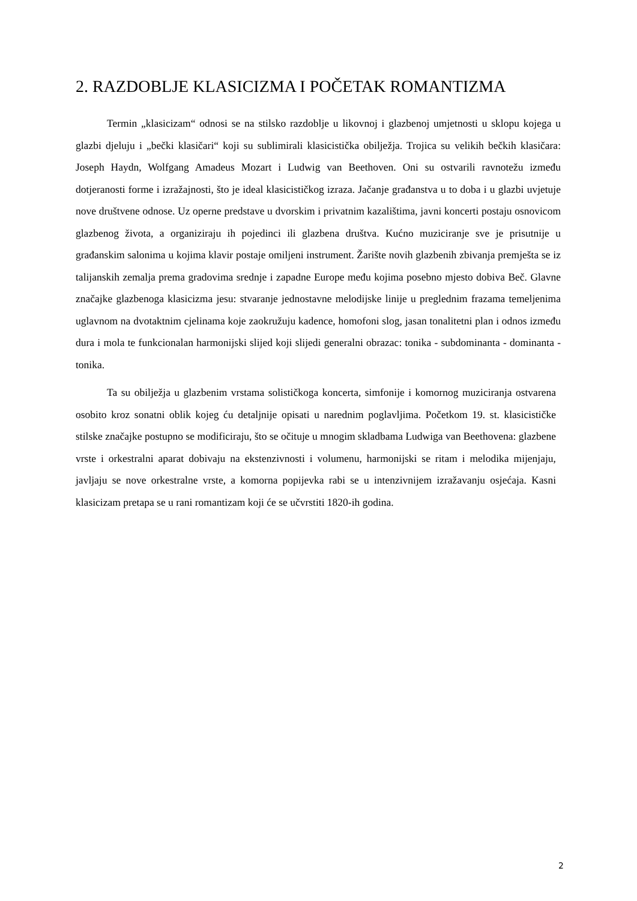2. RAZDOBLJE KLASICIZMA I POČETAK ROMANTIZMA
Termin „klasicizam“ odnosi se na stilsko razdoblje u likovnoj i glazbenoj umjetnosti u sklopu kojega u glazbi djeluju i „bečki klasičari“ koji su sublimirali klasicistička obilježja. Trojica su velikih bečkih klasičara: Joseph Haydn, Wolfgang Amadeus Mozart i Ludwig van Beethoven. Oni su ostvarili ravnotežu između dotjeranosti forme i izražajnosti, što je ideal klasicističkog izraza. Jačanje građanstva u to doba i u glazbi uvjetuje nove društvene odnose. Uz operne predstave u dvorskim i privatnim kazalištima, javni koncerti postaju osnovicom glazbenog života, a organiziraju ih pojedinci ili glazbena društva. Kućno muziciranje sve je prisutnije u građanskim salonima u kojima klavir postaje omiljeni instrument. Žarište novih glazbenih zbivanja premješta se iz talijanskih zemalja prema gradovima srednje i zapadne Europe među kojima posebno mjesto dobiva Beč. Glavne značajke glazbenoga klasicizma jesu: stvaranje jednostavne melodijske linije u preglednim frazama temeljenima uglavnom na dvotaktnim cjelinama koje zaokružuju kadence, homofoni slog, jasan tonalitetni plan i odnos između dura i mola te funkcionalan harmonijski slijed koji slijedi generalni obrazac: tonika - subdominanta - dominanta - tonika.
Ta su obilježja u glazbenim vrstama solističkoga koncerta, simfonije i komornog muziciranja ostvarena osobito kroz sonatni oblik kojeg ću detaljnije opisati u narednim poglavljima. Početkom 19. st. klasicističke stilske značajke postupno se modificiraju, što se očituje u mnogim skladbama Ludwiga van Beethovena: glazbene vrste i orkestralni aparat dobivaju na ekstenzivnosti i volumenu, harmonijski se ritam i melodika mijenjaju, javljaju se nove orkestralne vrste, a komorna popijevka rabi se u intenzivnijem izražavanju osjećaja. Kasni klasicizam pretapa se u rani romantizam koji će se učvrstiti 1820-ih godina.
2